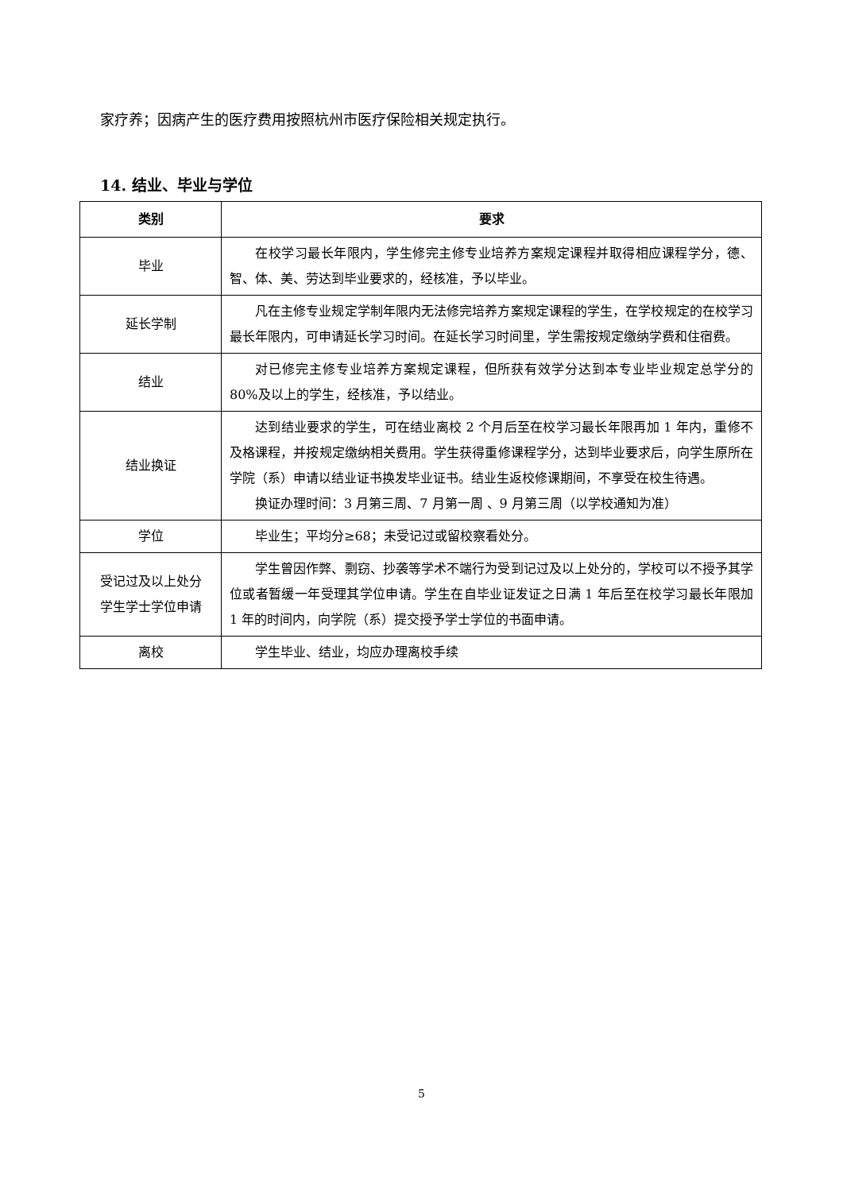家疗养；因病产生的医疗费用按照杭州市医疗保险相关规定执行。
14. 结业、毕业与学位
| 类别 | 要求 |
| --- | --- |
| 毕业 | 在校学习最长年限内，学生修完主修专业培养方案规定课程并取得相应课程学分，德、智、体、美、劳达到毕业要求的，经核准，予以毕业。 |
| 延长学制 | 凡在主修专业规定学制年限内无法修完培养方案规定课程的学生，在学校规定的在校学习最长年限内，可申请延长学习时间。在延长学习时间里，学生需按规定缴纳学费和住宿费。 |
| 结业 | 对已修完主修专业培养方案规定课程，但所获有效学分达到本专业毕业规定总学分的 80%及以上的学生，经核准，予以结业。 |
| 结业换证 | 达到结业要求的学生，可在结业离校 2 个月后至在校学习最长年限再加 1 年内，重修不及格课程，并按规定缴纳相关费用。学生获得重修课程学分，达到毕业要求后，向学生原所在学院（系）申请以结业证书换发毕业证书。结业生返校修课期间，不享受在校生待遇。 换证办理时间：3 月第三周、7 月第一周 、9 月第三周（以学校通知为准） |
| 学位 | 毕业生；平均分≥68；未受记过或留校察看处分。 |
| 受记过及以上处分 学生学士学位申请 | 学生曾因作弊、剽窃、抄袭等学术不端行为受到记过及以上处分的，学校可以不授予其学位或者暂缓一年受理其学位申请。学生在自毕业证发证之日满 1 年后至在校学习最长年限加 1 年的时间内，向学院（系）提交授予学士学位的书面申请。 |
| 离校 | 学生毕业、结业，均应办理离校手续 |
5